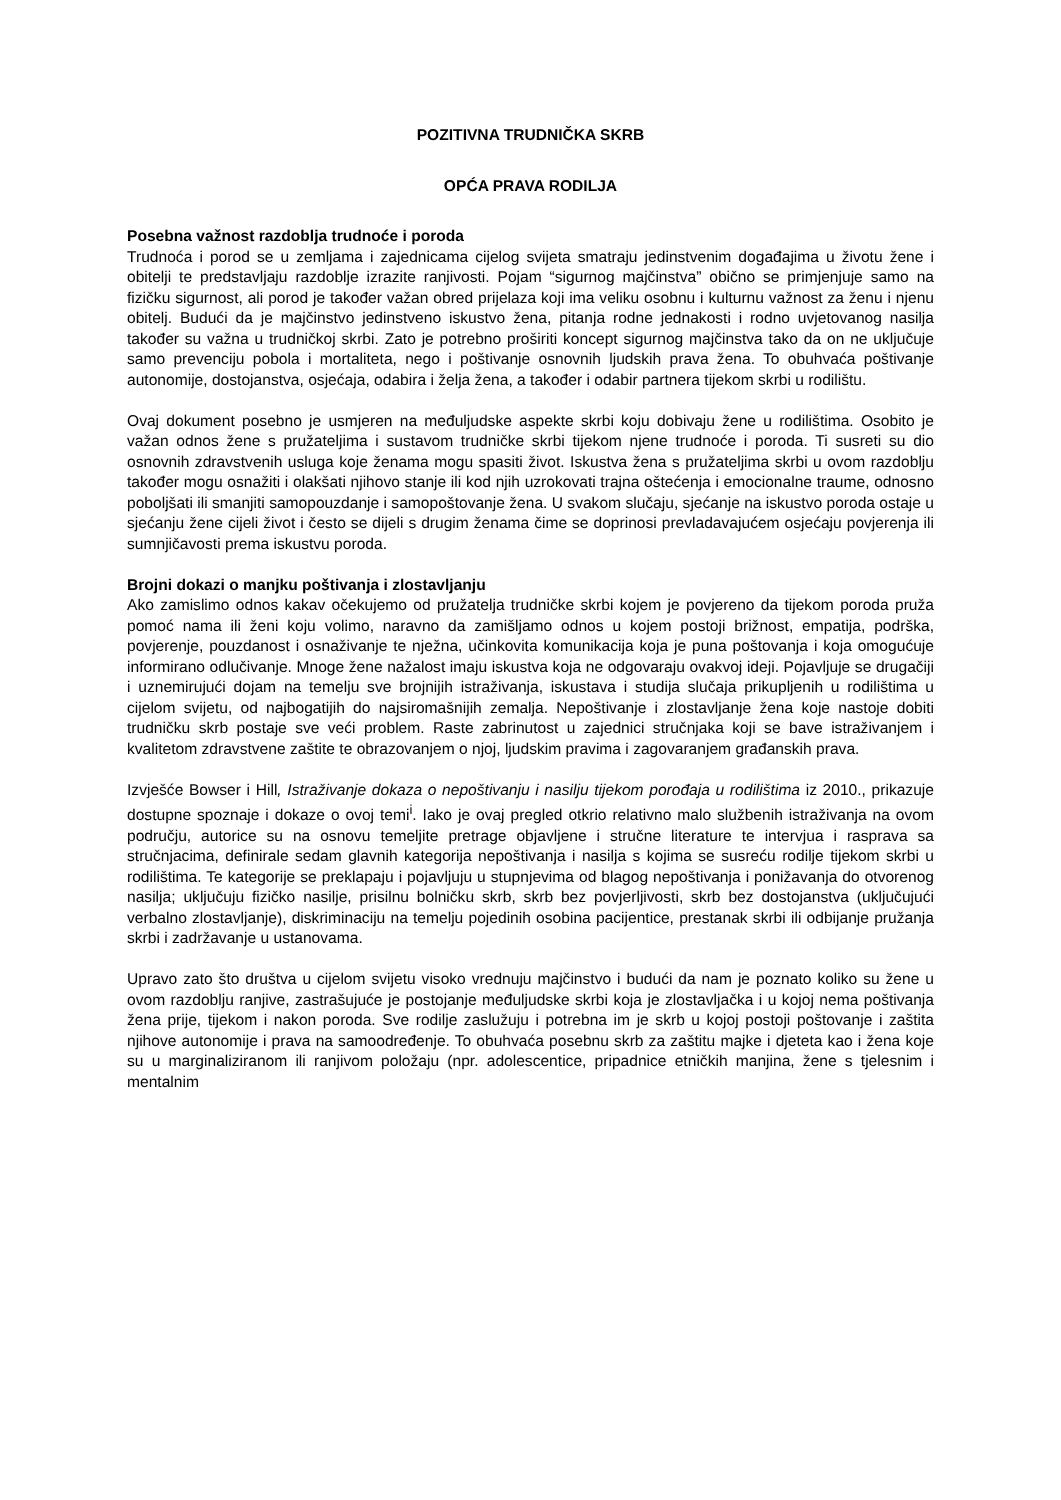POZITIVNA TRUDNIČKA SKRB
OPĆA PRAVA RODILJA
Posebna važnost razdoblja trudnoće i poroda
Trudnoća i porod se u zemljama i zajednicama cijelog svijeta smatraju jedinstvenim događajima u životu žene i obitelji te predstavljaju razdoblje izrazite ranjivosti. Pojam “sigurnog majčinstva” obično se primjenjuje samo na fizičku sigurnost, ali porod je također važan obred prijelaza koji ima veliku osobnu i kulturnu važnost za ženu i njenu obitelj. Budući da je majčinstvo jedinstveno iskustvo žena, pitanja rodne jednakosti i rodno uvjetovanog nasilja također su važna u trudničkoj skrbi. Zato je potrebno proširiti koncept sigurnog majčinstva tako da on ne uključuje samo prevenciju pobola i mortaliteta, nego i poštivanje osnovnih ljudskih prava žena. To obuhvaća poštivanje autonomije, dostojanstva, osjećaja, odabira i želja žena, a također i odabir partnera tijekom skrbi u rodilištu.
Ovaj dokument posebno je usmjeren na međuljudske aspekte skrbi koju dobivaju žene u rodilištima. Osobito je važan odnos žene s pružateljima i sustavom trudničke skrbi tijekom njene trudnoće i poroda. Ti susreti su dio osnovnih zdravstvenih usluga koje ženama mogu spasiti život. Iskustva žena s pružateljima skrbi u ovom razdoblju također mogu osnažiti i olakšati njihovo stanje ili kod njih uzrokovati trajna oštećenja i emocionalne traume, odnosno poboljšati ili smanjiti samopouzdanje i samopoštovanje žena. U svakom slučaju, sjećanje na iskustvo poroda ostaje u sjećanju žene cijeli život i često se dijeli s drugim ženama čime se doprinosi prevladavajućem osjećaju povjerenja ili sumnjičavosti prema iskustvu poroda.
Brojni dokazi o manjku poštivanja i zlostavljanju
Ako zamislimo odnos kakav očekujemo od pružatelja trudničke skrbi kojem je povjereno da tijekom poroda pruža pomoć nama ili ženi koju volimo, naravno da zamišljamo odnos u kojem postoji brižnost, empatija, podrška, povjerenje, pouzdanost i osnaživanje te nježna, učinkovita komunikacija koja je puna poštovanja i koja omogućuje informirano odlučivanje. Mnoge žene nažalost imaju iskustva koja ne odgovaraju ovakvoj ideji. Pojavljuje se drugačiji i uznemirujući dojam na temelju sve brojnijih istraživanja, iskustava i studija slučaja prikupljenih u rodilištima u cijelom svijetu, od najbogatijih do najsiromašnijih zemalja. Nepoštivanje i zlostavljanje žena koje nastoje dobiti trudničku skrb postaje sve veći problem. Raste zabrinutost u zajednici stručnjaka koji se bave istraživanjem i kvalitetom zdravstvene zaštite te obrazovanjem o njoj, ljudskim pravima i zagovaranjem građanskih prava.
Izvješće Bowser i Hill, Istraživanje dokaza o nepoštivanju i nasilju tijekom porođaja u rodilištima iz 2010., prikazuje dostupne spoznaje i dokaze o ovoj temi<sup>i</sup>. Iako je ovaj pregled otkrio relativno malo službenih istraživanja na ovom području, autorice su na osnovu temeljite pretrage objavljene i stručne literature te intervjua i rasprava sa stručnjacima, definirale sedam glavnih kategorija nepoštivanja i nasilja s kojima se susreću rodilje tijekom skrbi u rodilištima. Te kategorije se preklapaju i pojavljuju u stupnjevima od blagog nepoštivanja i ponižavanja do otvorenog nasilja; uključuju fizičko nasilje, prisilnu bolničku skrb, skrb bez povjerljivosti, skrb bez dostojanstva (uključujući verbalno zlostavljanje), diskriminaciju na temelju pojedinih osobina pacijentice, prestanak skrbi ili odbijanje pružanja skrbi i zadržavanje u ustanovama.
Upravo zato što društva u cijelom svijetu visoko vrednuju majčinstvo i budući da nam je poznato koliko su žene u ovom razdoblju ranjive, zastrašujuće je postojanje međuljudske skrbi koja je zlostavljačka i u kojoj nema poštivanja žena prije, tijekom i nakon poroda. Sve rodilje zaslužuju i potrebna im je skrb u kojoj postoji poštovanje i zaštita njihove autonomije i prava na samoodređenje. To obuhvaća posebnu skrb za zaštitu majke i djeteta kao i žena koje su u marginaliziranom ili ranjivom položaju (npr. adolescentice, pripadnice etničkih manjina, žene s tjelesnim i mentalnim